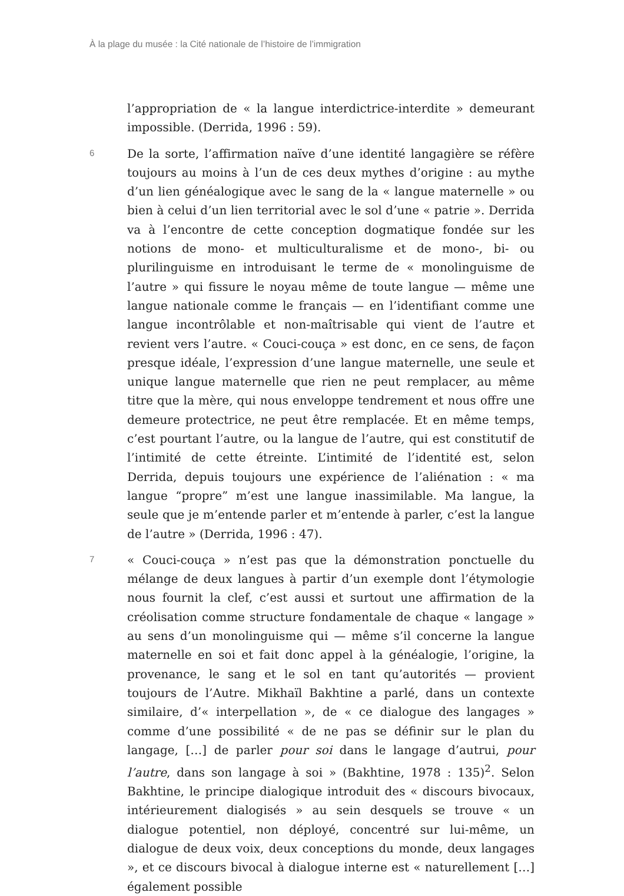À la plage du musée : la Cité nationale de l’histoire de l’immigration
l’appropriation de « la langue interdictrice-interdite » demeurant impossible. (Derrida, 1996 : 59).
6
De la sorte, l’affirmation naïve d’une identité langagière se réfère toujours au moins à l’un de ces deux mythes d’origine : au mythe d’un lien généalogique avec le sang de la « langue maternelle » ou bien à celui d’un lien territorial avec le sol d’une « patrie ». Derrida va à l’encontre de cette conception dogmatique fondée sur les notions de mono- et multiculturalisme et de mono-, bi- ou plurilinguisme en introduisant le terme de « monolinguisme de l’autre » qui fissure le noyau même de toute langue — même une langue nationale comme le français — en l’identifiant comme une langue incontrôlable et non-maîtrisable qui vient de l’autre et revient vers l’autre. « Couci-couça » est donc, en ce sens, de façon presque idéale, l’expression d’une langue maternelle, une seule et unique langue maternelle que rien ne peut remplacer, au même titre que la mère, qui nous enveloppe tendrement et nous offre une demeure protectrice, ne peut être remplacée. Et en même temps, c’est pourtant l’autre, ou la langue de l’autre, qui est constitutif de l’intimité de cette étreinte. L’intimité de l’identité est, selon Derrida, depuis toujours une expérience de l’aliénation : « ma langue “propre” m’est une langue inassimilable. Ma langue, la seule que je m’entende parler et m’entende à parler, c’est la langue de l’autre » (Derrida, 1996 : 47).
7
« Couci-couça » n’est pas que la démonstration ponctuelle du mélange de deux langues à partir d’un exemple dont l’étymologie nous fournit la clef, c’est aussi et surtout une affirmation de la créolisation comme structure fondamentale de chaque « langage » au sens d’un monolinguisme qui — même s’il concerne la langue maternelle en soi et fait donc appel à la généalogie, l’origine, la provenance, le sang et le sol en tant qu’autorités — provient toujours de l’Autre. Mikhaïl Bakhtine a parlé, dans un contexte similaire, d’« interpellation », de « ce dialogue des langages » comme d’une possibilité « de ne pas se définir sur le plan du langage, […] de parler pour soi dans le langage d’autrui, pour l’autre, dans son langage à soi » (Bakhtine, 1978 : 135)<sup>2</sup>. Selon Bakhtine, le principe dialogique introduit des « discours bivocaux, intérieurement dialogisés » au sein desquels se trouve « un dialogue potentiel, non déployé, concentré sur lui-même, un dialogue de deux voix, deux conceptions du monde, deux langages », et ce discours bivocal à dialogue interne est « naturellement […] également possible